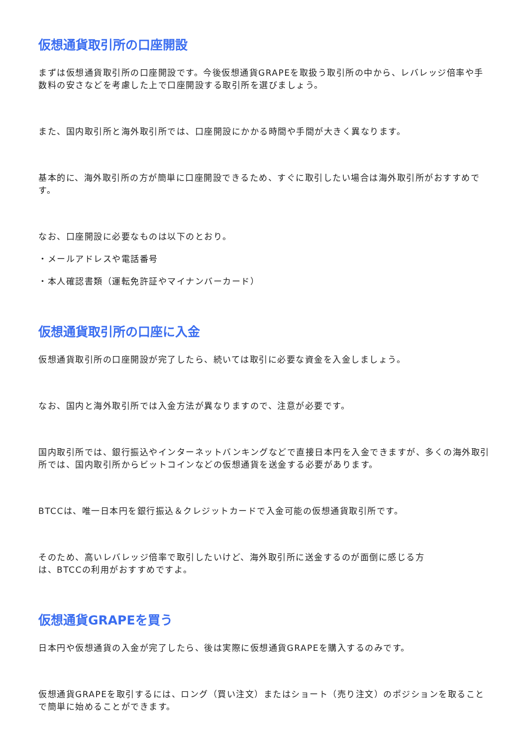仮想通貨取引所の口座開設
まずは仮想通貨取引所の口座開設です。今後仮想通貨GRAPEを取扱う取引所の中から、レバレッジ倍率や手数料の安さなどを考慮した上で口座開設する取引所を選びましょう。
また、国内取引所と海外取引所では、口座開設にかかる時間や手間が大きく異なります。
基本的に、海外取引所の方が簡単に口座開設できるため、すぐに取引したい場合は海外取引所がおすすめです。
なお、口座開設に必要なものは以下のとおり。
・メールアドレスや電話番号
・本人確認書類（運転免許証やマイナンバーカード）
仮想通貨取引所の口座に入金
仮想通貨取引所の口座開設が完了したら、続いては取引に必要な資金を入金しましょう。
なお、国内と海外取引所では入金方法が異なりますので、注意が必要です。
国内取引所では、銀行振込やインターネットバンキングなどで直接日本円を入金できますが、多くの海外取引所では、国内取引所からビットコインなどの仮想通貨を送金する必要があります。
BTCCは、唯一日本円を銀行振込＆クレジットカードで入金可能の仮想通貨取引所です。
そのため、高いレバレッジ倍率で取引したいけど、海外取引所に送金するのが面倒に感じる方
は、BTCCの利用がおすすめですよ。
仮想通貨GRAPEを買う
日本円や仮想通貨の入金が完了したら、後は実際に仮想通貨GRAPEを購入するのみです。
仮想通貨GRAPEを取引するには、ロング（買い注文）またはショート（売り注文）のポジションを取ることで簡単に始めることができます。